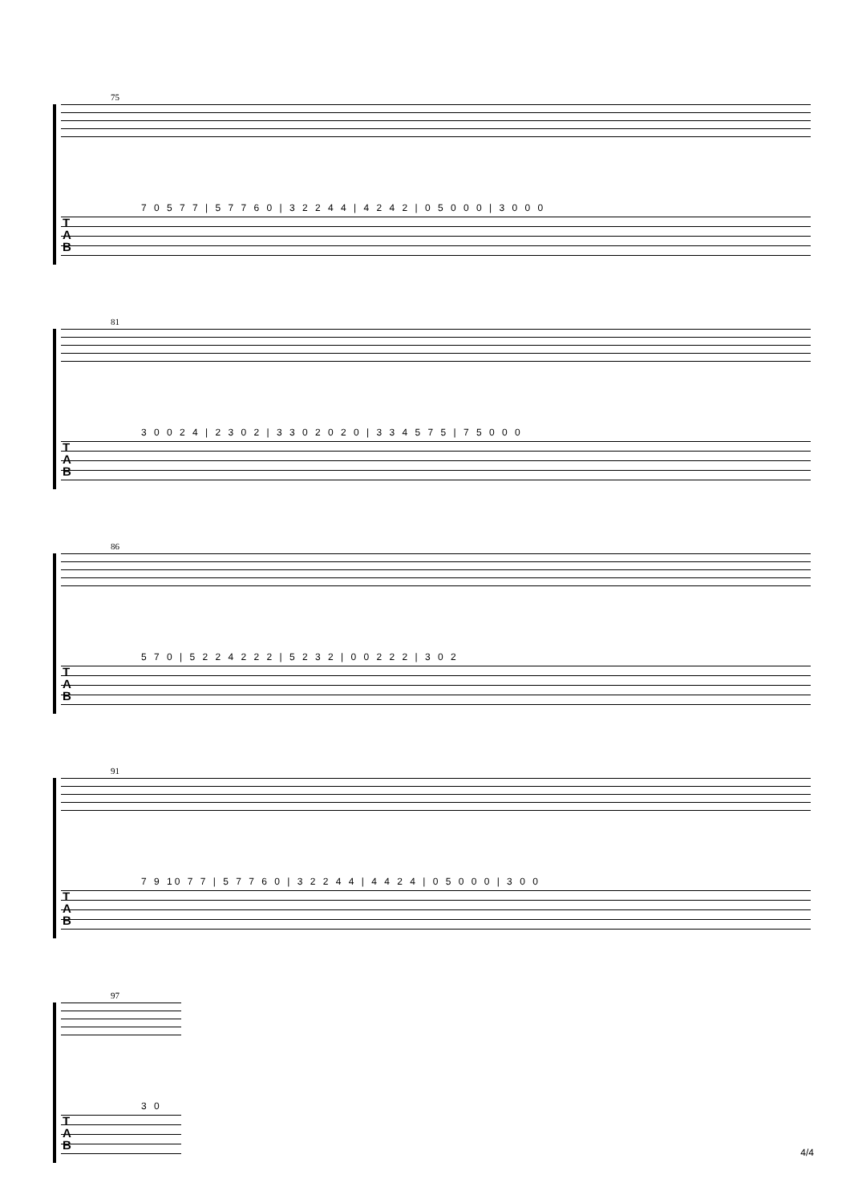75
T
A
B
7 0 5 7 7 | 5 7 7 6 0 | 3 2 2 4 4 | 4 2 4 2 | 0 5 0 0 0 | 3 0 0 0
81
T
A
B
3 0 0 2 4 | 2 3 0 2 | 3 3 0 2 0 2 0 | 3 3 4 5 7 5 | 7 5 0 0 0
86
T
A
B
5 7 0 | 5 2 2 4 2 2 2 | 5 2 3 2 | 0 0 2 2 2 | 3 0 2
91
T
A
B
7 9 10 7 7 | 5 7 7 6 0 | 3 2 2 4 4 | 4 4 2 4 | 0 5 0 0 0 | 3 0 0
97
T
A
B
3 0
4/4